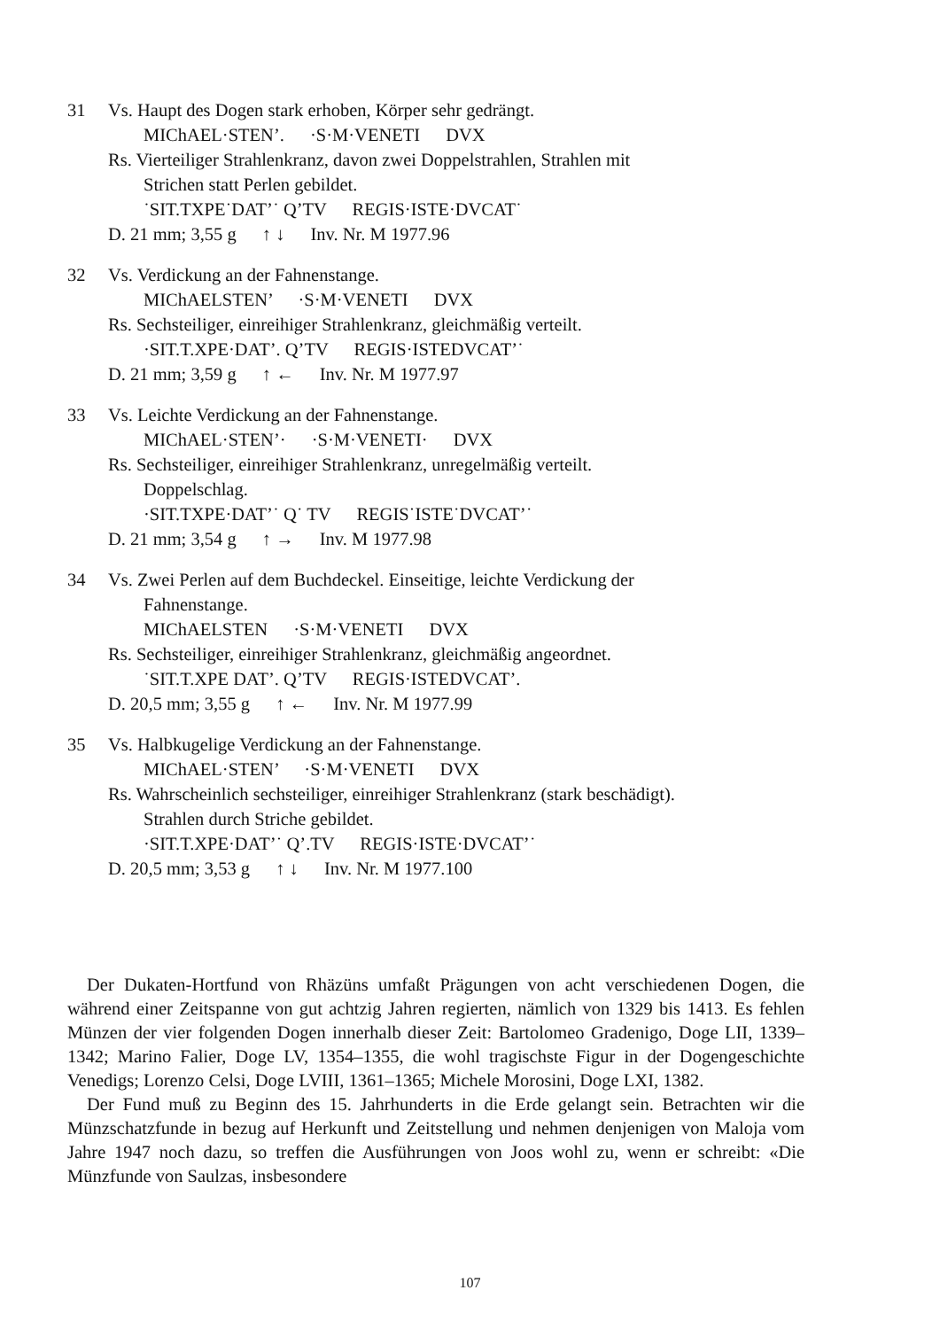31 Vs. Haupt des Dogen stark erhoben, Körper sehr gedrängt.
MIChAEL·STEN’. ·S·M·VENETI DVX
Rs. Vierteiliger Strahlenkranz, davon zwei Doppelstrahlen, Strahlen mit
Strichen statt Perlen gebildet.
˙SIT.TXPE˙DAT’˙ Q’TV REGIS·ISTE·DVCAT˙
D. 21 mm; 3,55 g ↑ ↓ Inv. Nr. M 1977.96
32 Vs. Verdickung an der Fahnenstange.
MIChAELSTEN’ ·S·M·VENETI DVX
Rs. Sechsteiliger, einreihiger Strahlenkranz, gleichmäßig verteilt.
·SIT.T.XPE·DAT’. Q’TV REGIS·ISTEDVCAT’˙
D. 21 mm; 3,59 g ↑ ← Inv. Nr. M 1977.97
33 Vs. Leichte Verdickung an der Fahnenstange.
MIChAEL·STEN’· ·S·M·VENETI· DVX
Rs. Sechsteiliger, einreihiger Strahlenkranz, unregelmäßig verteilt.
Doppelschlag.
·SIT.TXPE·DAT’˙ Q˙ TV REGIS˙ISTE˙DVCAT’˙
D. 21 mm; 3,54 g ↑ → Inv. M 1977.98
34 Vs. Zwei Perlen auf dem Buchdeckel. Einseitige, leichte Verdickung der
Fahnenstange.
MIChAELSTEN ·S·M·VENETI DVX
Rs. Sechsteiliger, einreihiger Strahlenkranz, gleichmäßig angeordnet.
˙SIT.T.XPE DAT’. Q’TV REGIS·ISTEDVCAT’.
D. 20,5 mm; 3,55 g ↑ ← Inv. Nr. M 1977.99
35 Vs. Halbkugelige Verdickung an der Fahnenstange.
MIChAEL·STEN’ ·S·M·VENETI DVX
Rs. Wahrscheinlich sechsteiliger, einreihiger Strahlenkranz (stark beschädigt).
Strahlen durch Striche gebildet.
·SIT.T.XPE·DAT’˙ Q’.TV REGIS·ISTE·DVCAT’˙
D. 20,5 mm; 3,53 g ↑ ↓ Inv. Nr. M 1977.100
Der Dukaten-Hortfund von Rhäzüns umfaßt Prägungen von acht verschiedenen Dogen, die während einer Zeitspanne von gut achtzig Jahren regierten, nämlich von 1329 bis 1413. Es fehlen Münzen der vier folgenden Dogen innerhalb dieser Zeit: Bartolomeo Gradenigo, Doge LII, 1339–1342; Marino Falier, Doge LV, 1354–1355, die wohl tragischste Figur in der Dogengeschichte Venedigs; Lorenzo Celsi, Doge LVIII, 1361–1365; Michele Morosini, Doge LXI, 1382.
Der Fund muß zu Beginn des 15. Jahrhunderts in die Erde gelangt sein. Betrachten wir die Münzschatzfunde in bezug auf Herkunft und Zeitstellung und nehmen denjenigen von Maloja vom Jahre 1947 noch dazu, so treffen die Ausführungen von Joos wohl zu, wenn er schreibt: «Die Münzfunde von Saulzas, insbesondere
107